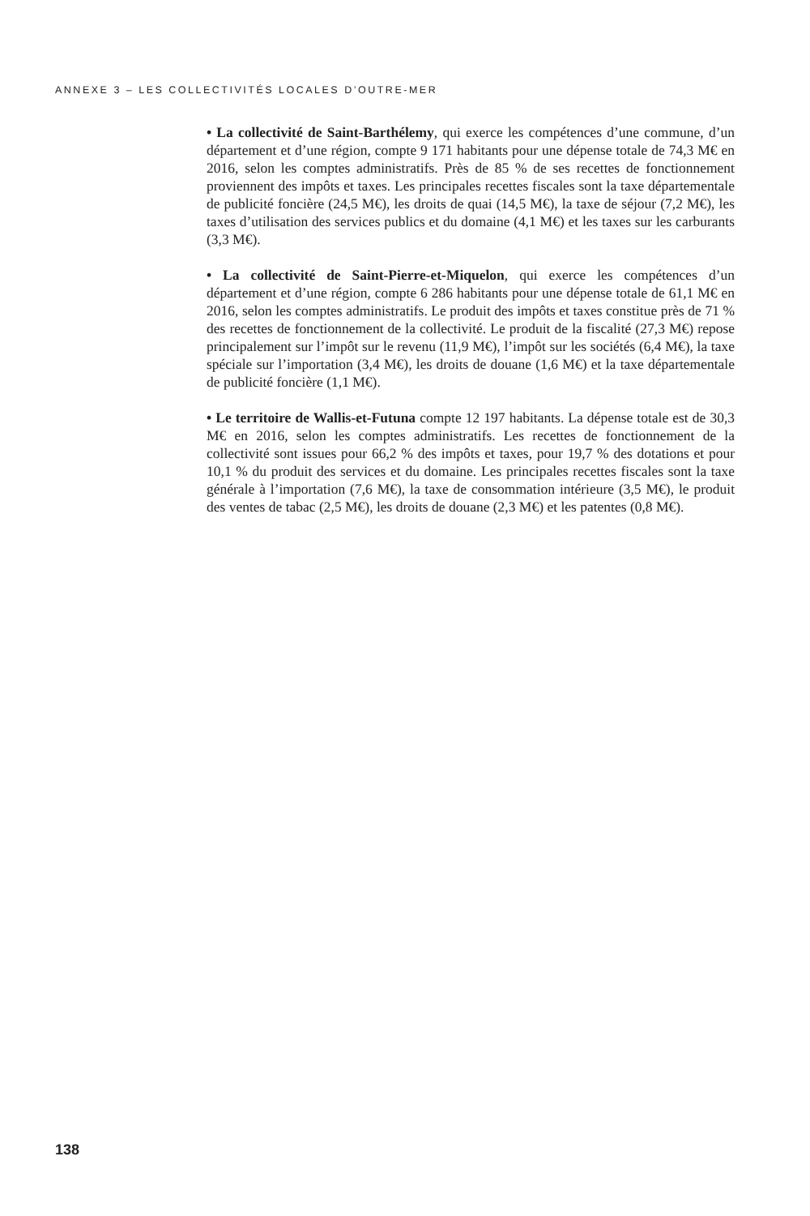ANNEXE 3 – LES COLLECTIVITÉS LOCALES D’OUTRE-MER
• La collectivité de Saint-Barthélemy, qui exerce les compétences d’une commune, d’un département et d’une région, compte 9 171 habitants pour une dépense totale de 74,3 M€ en 2016, selon les comptes administratifs. Près de 85 % de ses recettes de fonctionnement proviennent des impôts et taxes. Les principales recettes fiscales sont la taxe départementale de publicité foncière (24,5 M€), les droits de quai (14,5 M€), la taxe de séjour (7,2 M€), les taxes d’utilisation des services publics et du domaine (4,1 M€) et les taxes sur les carburants (3,3 M€).
• La collectivité de Saint-Pierre-et-Miquelon, qui exerce les compétences d’un département et d’une région, compte 6 286 habitants pour une dépense totale de 61,1 M€ en 2016, selon les comptes administratifs. Le produit des impôts et taxes constitue près de 71 % des recettes de fonctionnement de la collectivité. Le produit de la fiscalité (27,3 M€) repose principalement sur l’impôt sur le revenu (11,9 M€), l’impôt sur les sociétés (6,4 M€), la taxe spéciale sur l’importation (3,4 M€), les droits de douane (1,6 M€) et la taxe départementale de publicité foncière (1,1 M€).
• Le territoire de Wallis-et-Futuna compte 12 197 habitants. La dépense totale est de 30,3 M€ en 2016, selon les comptes administratifs. Les recettes de fonctionnement de la collectivité sont issues pour 66,2 % des impôts et taxes, pour 19,7 % des dotations et pour 10,1 % du produit des services et du domaine. Les principales recettes fiscales sont la taxe générale à l’importation (7,6 M€), la taxe de consommation intérieure (3,5 M€), le produit des ventes de tabac (2,5 M€), les droits de douane (2,3 M€) et les patentes (0,8 M€).
138